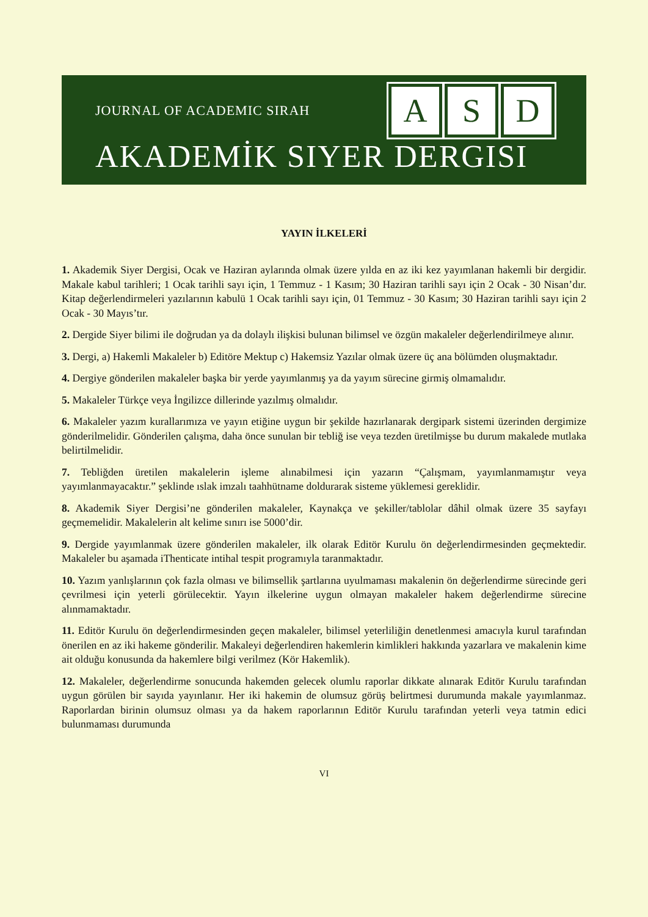JOURNAL OF ACADEMIC SIRAH
A S D
AKADEMİK SIYER DERGISI
YAYIN İLKELERİ
1. Akademik Siyer Dergisi, Ocak ve Haziran aylarında olmak üzere yılda en az iki kez yayımlanan hakemli bir dergidir. Makale kabul tarihleri; 1 Ocak tarihli sayı için, 1 Temmuz - 1 Kasım; 30 Haziran tarihli sayı için 2 Ocak - 30 Nisan’dır. Kitap değerlendirmeleri yazılarının kabulü 1 Ocak tarihli sayı için, 01 Temmuz - 30 Kasım; 30 Haziran tarihli sayı için 2 Ocak - 30 Mayıs’tır.
2. Dergide Siyer bilimi ile doğrudan ya da dolaylı ilişkisi bulunan bilimsel ve özgün makaleler değerlendirilmeye alınır.
3. Dergi, a) Hakemli Makaleler b) Editöre Mektup c) Hakemsiz Yazılar olmak üzere üç ana bölümden oluşmaktadır.
4. Dergiye gönderilen makaleler başka bir yerde yayımlanmış ya da yayım sürecine girmiş olmamalıdır.
5. Makaleler Türkçe veya İngilizce dillerinde yazılmış olmalıdır.
6. Makaleler yazım kurallarımıza ve yayın etiğine uygun bir şekilde hazırlanarak dergipark sistemi üzerinden dergimize gönderilmelidir. Gönderilen çalışma, daha önce sunulan bir tebliğ ise veya tezden üretilmişse bu durum makalede mutlaka belirtilmelidir.
7. Tebliğden üretilen makalelerin işleme alınabilmesi için yazarın “Çalışmam, yayımlanmamıştır veya yayımlanmayacaktır.” şeklinde ıslak imzalı taahhütname doldurarak sisteme yüklemesi gereklidir.
8. Akademik Siyer Dergisi’ne gönderilen makaleler, Kaynakça ve şekiller/tablolar dâhil olmak üzere 35 sayfayı geçmemelidir. Makalelerin alt kelime sınırı ise 5000’dir.
9. Dergide yayımlanmak üzere gönderilen makaleler, ilk olarak Editör Kurulu ön değerlendirmesinden geçmektedir. Makaleler bu aşamada iThenticate intihal tespit programıyla taranmaktadır.
10. Yazım yanlışlarının çok fazla olması ve bilimsellik şartlarına uyulmaması makalenin ön değerlendirme sürecinde geri çevrilmesi için yeterli görülecektir. Yayın ilkelerine uygun olmayan makaleler hakem değerlendirme sürecine alınmamaktadır.
11. Editör Kurulu ön değerlendirmesinden geçen makaleler, bilimsel yeterliliğin denetlenmesi amacıyla kurul tarafından önerilen en az iki hakeme gönderilir. Makaleyi değerlendiren hakemlerin kimlikleri hakkında yazarlara ve makalenin kime ait olduğu konusunda da hakemlere bilgi verilmez (Kör Hakemlik).
12. Makaleler, değerlendirme sonucunda hakemden gelecek olumlu raporlar dikkate alınarak Editör Kurulu tarafından uygun görülen bir sayıda yayınlanır. Her iki hakemin de olumsuz görüş belirtmesi durumunda makale yayımlanmaz. Raporlardan birinin olumsuz olması ya da hakem raporlarının Editör Kurulu tarafından yeterli veya tatmin edici bulunmaması durumunda
VI